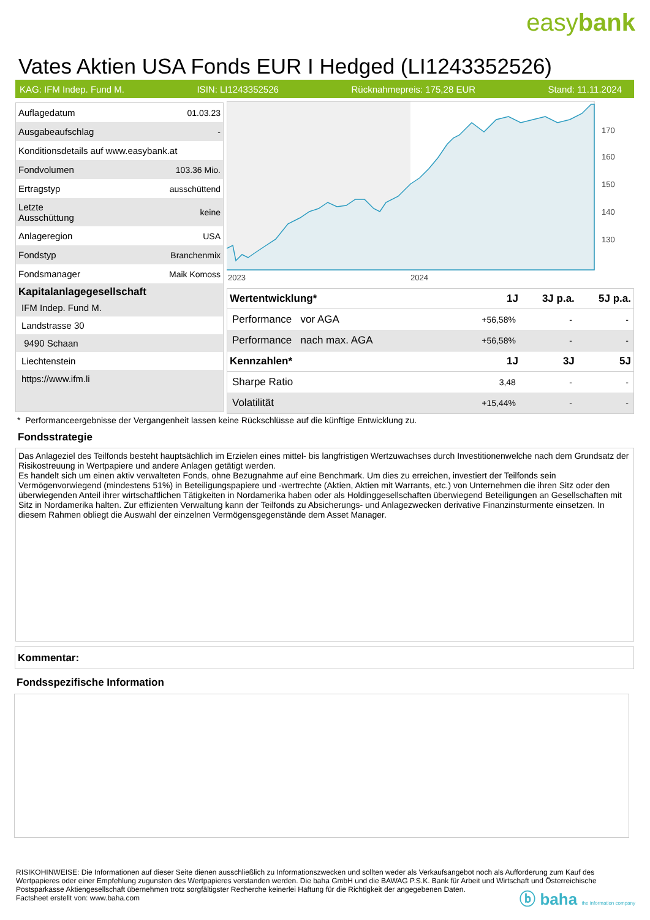easybank
Vates Aktien USA Fonds EUR I Hedged (LI1243352526)
KAG: IFM Indep. Fund M. ISIN: LI1243352526 Rücknahmepreis: 175,28 EUR Stand: 11.11.2024
| Auflagedatum | 01.03.23 |
| Ausgabeaufschlag | - |
| Konditionsdetails auf www.easybank.at | |
| Fondvolumen | 103.36 Mio. |
| Ertragstyp | ausschüttend |
| Letzte Ausschüttung | keine |
| Anlageregion | USA |
| Fondstyp | Branchenmix |
| Fondsmanager | Maik Komoss |
Kapitalanlagegesellschaft
IFM Indep. Fund M.
Landstrasse 30
9490 Schaan
Liechtenstein
https://www.ifm.li
170
160
150
140
130
2023
2024
| Wertentwicklung* | 1J | 3J p.a. | 5J p.a. |
| --- | --- | --- | --- |
| Performance vor AGA | +56,58% | - | - |
| Performance nach max. AGA | +56,58% | - | - |
| Kennzahlen* | 1J | 3J | 5J |
| Sharpe Ratio | 3,48 | - | - |
| Volatilität | +15,44% | - | - |
* Performanceergebnisse der Vergangenheit lassen keine Rückschlüsse auf die künftige Entwicklung zu.
Fondsstrategie
Das Anlageziel des Teilfonds besteht hauptsächlich im Erzielen eines mittel- bis langfristigen Wertzuwachses durch Investitionenwelche nach dem Grundsatz der Risikostreuung in Wertpapiere und andere Anlagen getätigt werden.
Es handelt sich um einen aktiv verwalteten Fonds, ohne Bezugnahme auf eine Benchmark. Um dies zu erreichen, investiert der Teilfonds sein Vermögenvorwiegend (mindestens 51%) in Beteiligungspapiere und -wertrechte (Aktien, Aktien mit Warrants, etc.) von Unternehmen die ihren Sitz oder den überwiegenden Anteil ihrer wirtschaftlichen Tätigkeiten in Nordamerika haben oder als Holdinggesellschaften überwiegend Beteiligungen an Gesellschaften mit Sitz in Nordamerika halten. Zur effizienten Verwaltung kann der Teilfonds zu Absicherungs- und Anlagezwecken derivative Finanzinsturmente einsetzen. In diesem Rahmen obliegt die Auswahl der einzelnen Vermögensgegenstände dem Asset Manager.
Kommentar:
Fondsspezifische Information
RISIKOHINWEISE: Die Informationen auf dieser Seite dienen ausschließlich zu Informationszwecken und sollten weder als Verkaufsangebot noch als Aufforderung zum Kauf des Wertpapieres oder einer Empfehlung zugunsten des Wertpapieres verstanden werden. Die baha GmbH und die BAWAG P.S.K. Bank für Arbeit und Wirtschaft und Österreichische Postsparkasse Aktiengesellschaft übernehmen trotz sorgfältigster Recherche keinerlei Haftung für die Richtigkeit der angegebenen Daten.
Factsheet erstellt von: www.baha.com
ⓑ baha the information company